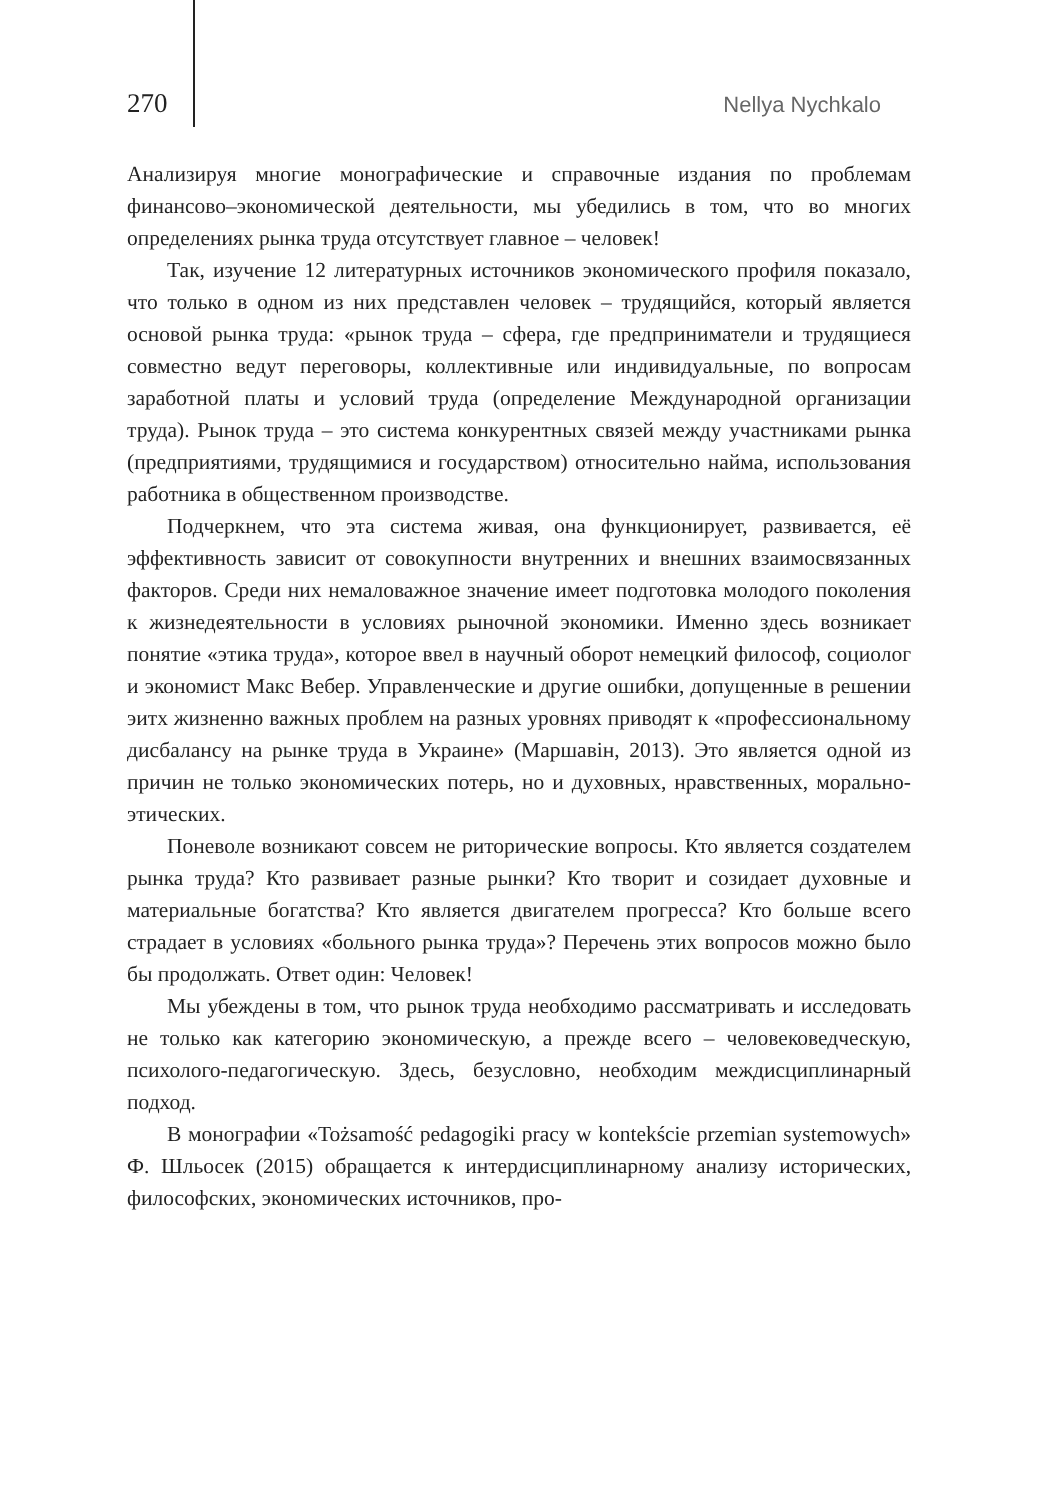270 Nellya Nychkalo
Анализируя многие монографические и справочные издания по проблемам финансово–экономической деятельности, мы убедились в том, что во многих определениях рынка труда отсутствует главное – человек!
Так, изучение 12 литературных источников экономического профиля показало, что только в одном из них представлен человек – трудящийся, который является основой рынка труда: «рынок труда – сфера, где предприниматели и трудящиеся совместно ведут переговоры, коллективные или индивидуальные, по вопросам заработной платы и условий труда (определение Международной организации труда). Рынок труда – это система конкурентных связей между участниками рынка (предприятиями, трудящимися и государством) относительно найма, использования работника в общественном производстве.
Подчеркнем, что эта система живая, она функционирует, развивается, её эффективность зависит от совокупности внутренних и внешних взаимосвязанных факторов. Среди них немаловажное значение имеет подготовка молодого поколения к жизнедеятельности в условиях рыночной экономики. Именно здесь возникает понятие «этика труда», которое ввел в научный оборот немецкий философ, социолог и экономист Макс Вебер. Управленческие и другие ошибки, допущенные в решении эитх жизненно важных проблем на разных уровнях приводят к «профессиональному дисбалансу на рынке труда в Украине» (Маршавін, 2013). Это является одной из причин не только экономических потерь, но и духовных, нравственных, морально-этических.
Поневоле возникают совсем не риторические вопросы. Кто является создателем рынка труда? Кто развивает разные рынки? Кто творит и созидает духовные и материальные богатства? Кто является двигателем прогресса? Кто больше всего страдает в условиях «больного рынка труда»? Перечень этих вопросов можно было бы продолжать. Ответ один: Человек!
Мы убеждены в том, что рынок труда необходимо рассматривать и исследовать не только как категорию экономическую, а прежде всего – человековедческую, психолого-педагогическую. Здесь, безусловно, необходим междисциплинарный подход.
В монографии «Tożsamość pedagogiki pracy w kontekście przemian systemowych» Ф. Шльосек (2015) обращается к интердисциплинарному анализу исторических, философских, экономических источников, про-